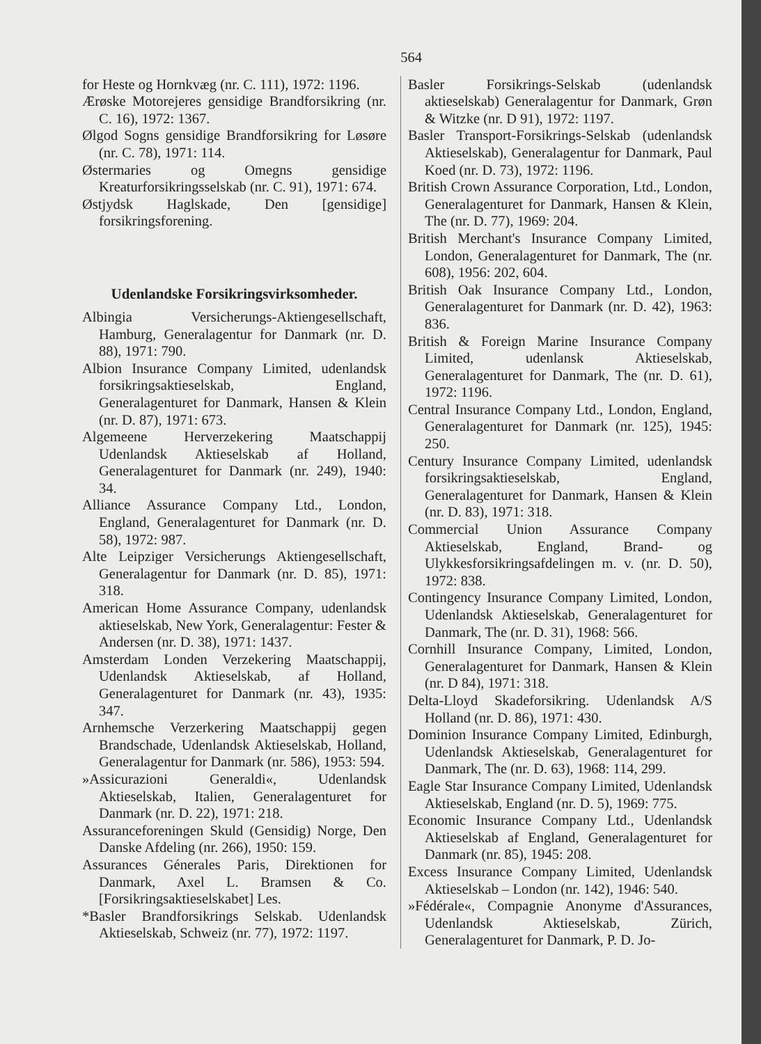564
for Heste og Hornkvæg (nr. C. 111), 1972: 1196.
Ærøske Motorejeres gensidige Brandforsikring (nr. C. 16), 1972: 1367.
Ølgod Sogns gensidige Brandforsikring for Løsøre (nr. C. 78), 1971: 114.
Østermaries og Omegns gensidige Kreaturforsikringsselskab (nr. C. 91), 1971: 674.
Østjydsk Haglskade, Den [gensidige] forsikringsforening.
Udenlandske Forsikringsvirksomheder.
Albingia Versicherungs-Aktiengesellschaft, Hamburg, Generalagentur for Danmark (nr. D. 88), 1971: 790.
Albion Insurance Company Limited, udenlandsk forsikringsaktieselskab, England, Generalagenturet for Danmark, Hansen & Klein (nr. D. 87), 1971: 673.
Algemeene Herverzekering Maatschappij Udenlandsk Aktieselskab af Holland, Generalagenturet for Danmark (nr. 249), 1940: 34.
Alliance Assurance Company Ltd., London, England, Generalagenturet for Danmark (nr. D. 58), 1972: 987.
Alte Leipziger Versicherungs Aktiengesellschaft, Generalagentur for Danmark (nr. D. 85), 1971: 318.
American Home Assurance Company, udenlandsk aktieselskab, New York, Generalagentur: Fester & Andersen (nr. D. 38), 1971: 1437.
Amsterdam Londen Verzekering Maatschappij, Udenlandsk Aktieselskab, af Holland, Generalagenturet for Danmark (nr. 43), 1935: 347.
Arnhemsche Verzerkering Maatschappij gegen Brandschade, Udenlandsk Aktieselskab, Holland, Generalagentur for Danmark (nr. 586), 1953: 594.
»Assicurazioni Generaldi«, Udenlandsk Aktieselskab, Italien, Generalagenturet for Danmark (nr. D. 22), 1971: 218.
Assuranceforeningen Skuld (Gensidig) Norge, Den Danske Afdeling (nr. 266), 1950: 159.
Assurances Génerales Paris, Direktionen for Danmark, Axel L. Bramsen & Co. [Forsikringsaktieselskabet] Les.
*Basler Brandforsikrings Selskab. Udenlandsk Aktieselskab, Schweiz (nr. 77), 1972: 1197.
Basler Forsikrings-Selskab (udenlandsk aktieselskab) Generalagentur for Danmark, Grøn & Witzke (nr. D 91), 1972: 1197.
Basler Transport-Forsikrings-Selskab (udenlandsk Aktieselskab), Generalagentur for Danmark, Paul Koed (nr. D. 73), 1972: 1196.
British Crown Assurance Corporation, Ltd., London, Generalagenturet for Danmark, Hansen & Klein, The (nr. D. 77), 1969: 204.
British Merchant's Insurance Company Limited, London, Generalagenturet for Danmark, The (nr. 608), 1956: 202, 604.
British Oak Insurance Company Ltd., London, Generalagenturet for Danmark (nr. D. 42), 1963: 836.
British & Foreign Marine Insurance Company Limited, udenlansk Aktieselskab, Generalagenturet for Danmark, The (nr. D. 61), 1972: 1196.
Central Insurance Company Ltd., London, England, Generalagenturet for Danmark (nr. 125), 1945: 250.
Century Insurance Company Limited, udenlandsk forsikringsaktieselskab, England, Generalagenturet for Danmark, Hansen & Klein (nr. D. 83), 1971: 318.
Commercial Union Assurance Company Aktieselskab, England, Brand- og Ulykkesforsikringsafdelingen m. v. (nr. D. 50), 1972: 838.
Contingency Insurance Company Limited, London, Udenlandsk Aktieselskab, Generalagenturet for Danmark, The (nr. D. 31), 1968: 566.
Cornhill Insurance Company, Limited, London, Generalagenturet for Danmark, Hansen & Klein (nr. D 84), 1971: 318.
Delta-Lloyd Skadeforsikring. Udenlandsk A/S Holland (nr. D. 86), 1971: 430.
Dominion Insurance Company Limited, Edinburgh, Udenlandsk Aktieselskab, Generalagenturet for Danmark, The (nr. D. 63), 1968: 114, 299.
Eagle Star Insurance Company Limited, Udenlandsk Aktieselskab, England (nr. D. 5), 1969: 775.
Economic Insurance Company Ltd., Udenlandsk Aktieselskab af England, Generalagenturet for Danmark (nr. 85), 1945: 208.
Excess Insurance Company Limited, Udenlandsk Aktieselskab – London (nr. 142), 1946: 540.
»Fédérale«, Compagnie Anonyme d'Assurances, Udenlandsk Aktieselskab, Zürich, Generalagenturet for Danmark, P. D. Jo-